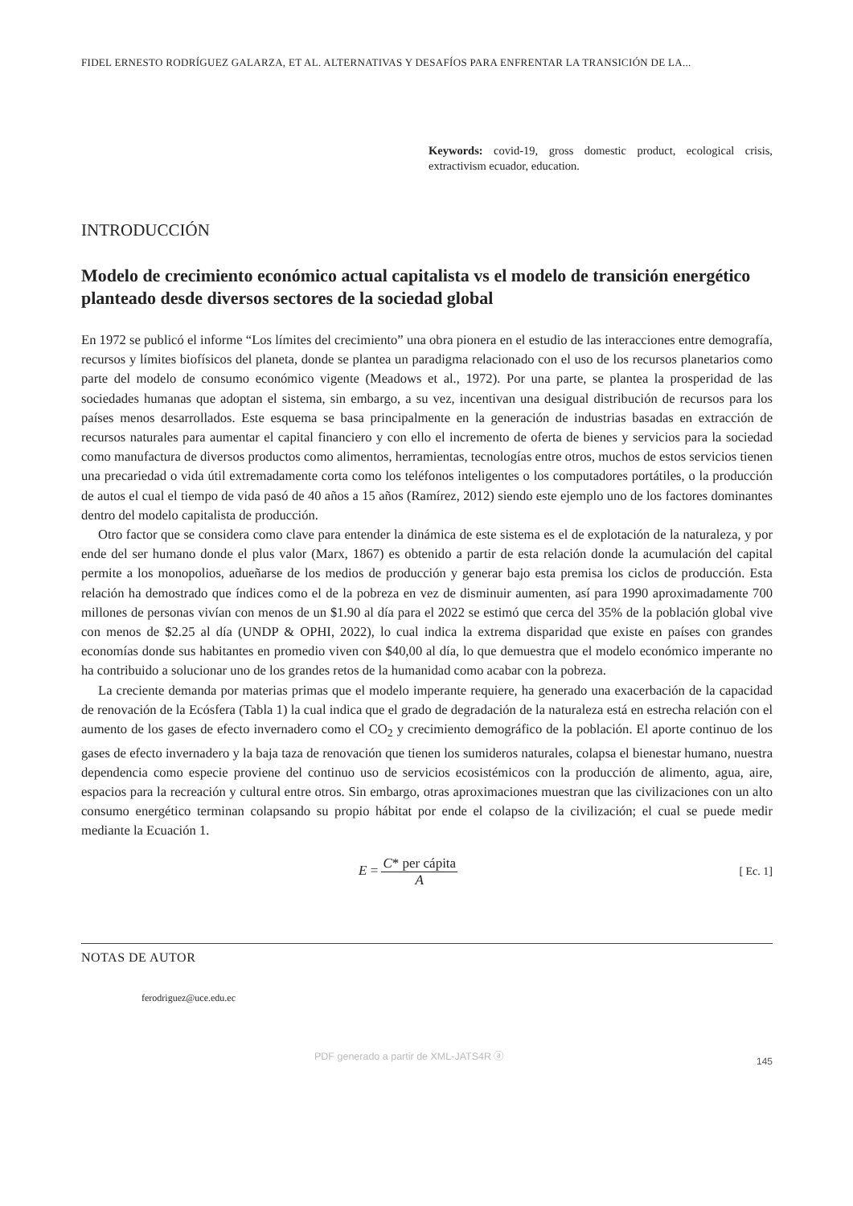FIDEL ERNESTO RODRÍGUEZ GALARZA, ET AL. ALTERNATIVAS Y DESAFÍOS PARA ENFRENTAR LA TRANSICIÓN DE LA...
Keywords: covid-19, gross domestic product, ecological crisis, extractivism ecuador, education.
INTRODUCCIÓN
Modelo de crecimiento económico actual capitalista vs el modelo de transición energético planteado desde diversos sectores de la sociedad global
En 1972 se publicó el informe “Los límites del crecimiento” una obra pionera en el estudio de las interacciones entre demografía, recursos y límites biofísicos del planeta, donde se plantea un paradigma relacionado con el uso de los recursos planetarios como parte del modelo de consumo económico vigente (Meadows et al., 1972). Por una parte, se plantea la prosperidad de las sociedades humanas que adoptan el sistema, sin embargo, a su vez, incentivan una desigual distribución de recursos para los países menos desarrollados. Este esquema se basa principalmente en la generación de industrias basadas en extracción de recursos naturales para aumentar el capital financiero y con ello el incremento de oferta de bienes y servicios para la sociedad como manufactura de diversos productos como alimentos, herramientas, tecnologías entre otros, muchos de estos servicios tienen una precariedad o vida útil extremadamente corta como los teléfonos inteligentes o los computadores portátiles, o la producción de autos el cual el tiempo de vida pasó de 40 años a 15 años (Ramírez, 2012) siendo este ejemplo uno de los factores dominantes dentro del modelo capitalista de producción.
Otro factor que se considera como clave para entender la dinámica de este sistema es el de explotación de la naturaleza, y por ende del ser humano donde el plus valor (Marx, 1867) es obtenido a partir de esta relación donde la acumulación del capital permite a los monopolios, adueñarse de los medios de producción y generar bajo esta premisa los ciclos de producción. Esta relación ha demostrado que índices como el de la pobreza en vez de disminuir aumenten, así para 1990 aproximadamente 700 millones de personas vivían con menos de un $1.90 al día para el 2022 se estimó que cerca del 35% de la población global vive con menos de $2.25 al día (UNDP & OPHI, 2022), lo cual indica la extrema disparidad que existe en países con grandes economías donde sus habitantes en promedio viven con $40,00 al día, lo que demuestra que el modelo económico imperante no ha contribuido a solucionar uno de los grandes retos de la humanidad como acabar con la pobreza.
La creciente demanda por materias primas que el modelo imperante requiere, ha generado una exacerbación de la capacidad de renovación de la Ecósfera (Tabla 1) la cual indica que el grado de degradación de la naturaleza está en estrecha relación con el aumento de los gases de efecto invernadero como el CO<sub>2</sub> y crecimiento demográfico de la población. El aporte continuo de los gases de efecto invernadero y la baja taza de renovación que tienen los sumideros naturales, colapsa el bienestar humano, nuestra dependencia como especie proviene del continuo uso de servicios ecosistémicos con la producción de alimento, agua, aire, espacios para la recreación y cultural entre otros. Sin embargo, otras aproximaciones muestran que las civilizaciones con un alto consumo energético terminan colapsando su propio hábitat por ende el colapso de la civilización; el cual se puede medir mediante la Ecuación 1.
E = C* per cápita A [ Ec. 1]
NOTAS DE AUTOR
ferodriguez@uce.edu.ec
PDF generado a partir de XML-JATS4R ⓐ 145